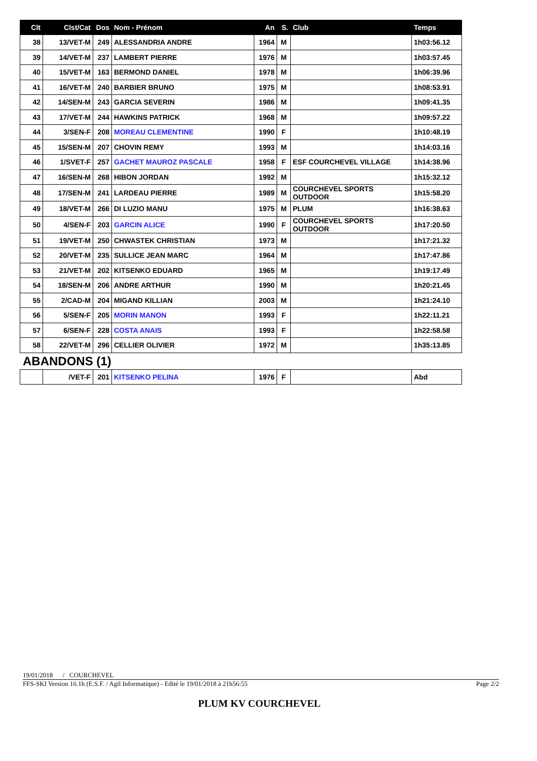| Clt | Clst/Cat | Dos | Nom - Prénom | An | S. | Club | Temps |
| --- | --- | --- | --- | --- | --- | --- | --- |
| 38 | 13/VET-M | 249 | ALESSANDRIA ANDRE | 1964 | M | | 1h03:56.12 |
| 39 | 14/VET-M | 237 | LAMBERT PIERRE | 1976 | M | | 1h03:57.45 |
| 40 | 15/VET-M | 163 | BERMOND DANIEL | 1978 | M | | 1h06:39.96 |
| 41 | 16/VET-M | 240 | BARBIER BRUNO | 1975 | M | | 1h08:53.91 |
| 42 | 14/SEN-M | 243 | GARCIA SEVERIN | 1986 | M | | 1h09:41.35 |
| 43 | 17/VET-M | 244 | HAWKINS PATRICK | 1968 | M | | 1h09:57.22 |
| 44 | 3/SEN-F | 208 | MOREAU CLEMENTINE | 1990 | F | | 1h10:48.19 |
| 45 | 15/SEN-M | 207 | CHOVIN REMY | 1993 | M | | 1h14:03.16 |
| 46 | 1/SVET-F | 257 | GACHET MAUROZ PASCALE | 1958 | F | ESF COURCHEVEL VILLAGE | 1h14:38.96 |
| 47 | 16/SEN-M | 268 | HIBON JORDAN | 1992 | M | | 1h15:32.12 |
| 48 | 17/SEN-M | 241 | LARDEAU PIERRE | 1989 | M | COURCHEVEL SPORTS OUTDOOR | 1h15:58.20 |
| 49 | 18/VET-M | 266 | DI LUZIO MANU | 1975 | M | PLUM | 1h16:38.63 |
| 50 | 4/SEN-F | 203 | GARCIN ALICE | 1990 | F | COURCHEVEL SPORTS OUTDOOR | 1h17:20.50 |
| 51 | 19/VET-M | 250 | CHWASTEK CHRISTIAN | 1973 | M | | 1h17:21.32 |
| 52 | 20/VET-M | 235 | SULLICE JEAN MARC | 1964 | M | | 1h17:47.86 |
| 53 | 21/VET-M | 202 | KITSENKO EDUARD | 1965 | M | | 1h19:17.49 |
| 54 | 18/SEN-M | 206 | ANDRE ARTHUR | 1990 | M | | 1h20:21.45 |
| 55 | 2/CAD-M | 204 | MIGAND KILLIAN | 2003 | M | | 1h21:24.10 |
| 56 | 5/SEN-F | 205 | MORIN MANON | 1993 | F | | 1h22:11.21 |
| 57 | 6/SEN-F | 228 | COSTA ANAIS | 1993 | F | | 1h22:58.58 |
| 58 | 22/VET-M | 296 | CELLIER OLIVIER | 1972 | M | | 1h35:13.85 |
ABANDONS (1)
| | /VET-F | 201 | KITSENKO PELINA | 1976 | F | | Abd |
19/01/2018 / COURCHEVEL
FFS-SKI Version 16.1h (E.S.F. / Agil Informatique) - Edité le 19/01/2018 à 21h56:55 Page 2/2
PLUM KV COURCHEVEL